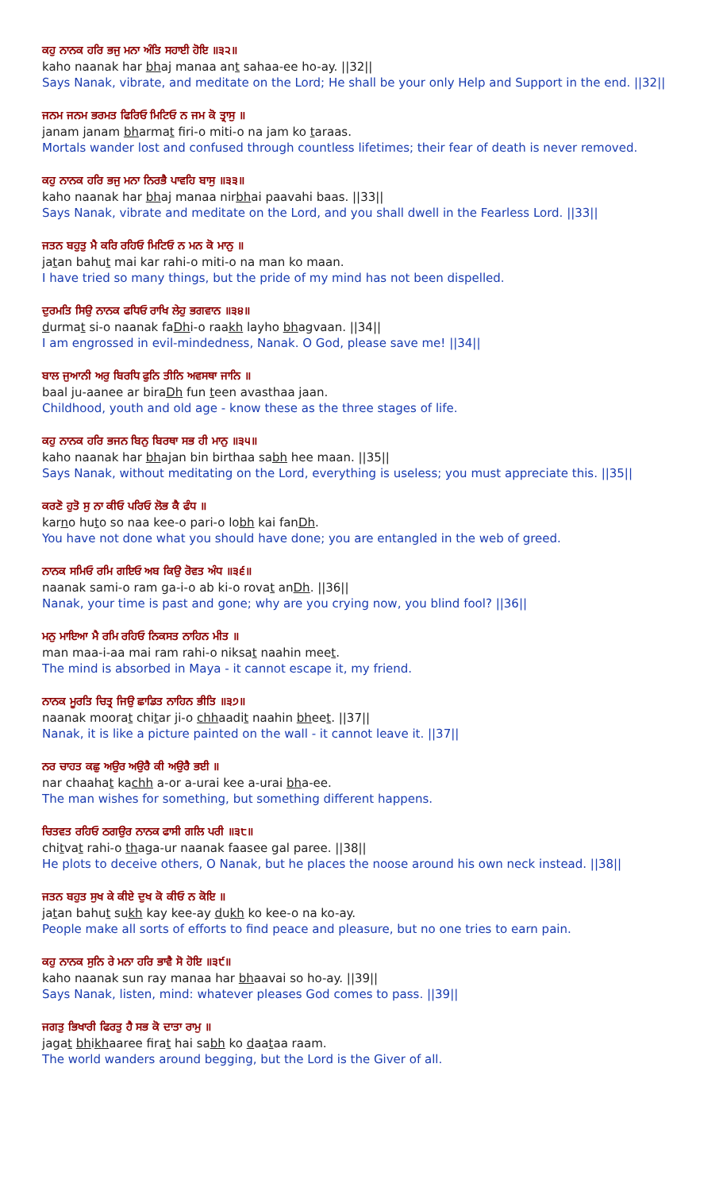ਕਹੁ ਨਾਨਕ ਹਰਿ ਭਜੁ ਮਨਾ ਅੰਤਿ ਸਹਾਈ ਹੋਇ ॥੩੨॥
kaho naanak har bhaj manaa ant sahaa-ee ho-ay. ||32||
Says Nanak, vibrate, and meditate on the Lord; He shall be your only Help and Support in the end. ||32||
ਜਨਮ ਜਨਮ ਭਰਮਤ ਫਿਰਿਓ ਮਿਟਿਓ ਨ ਜਮ ਕੋ ਤ੍ਰਾਸੁ ॥
janam janam bharmat firi-o miti-o na jam ko taraas.
Mortals wander lost and confused through countless lifetimes; their fear of death is never removed.
ਕਹੁ ਨਾਨਕ ਹਰਿ ਭਜੁ ਮਨਾ ਨਿਰਭੈ ਪਾਵਹਿ ਬਾਸੁ ॥੩੩॥
kaho naanak har bhaj manaa nirbhai paavahi baas. ||33||
Says Nanak, vibrate and meditate on the Lord, and you shall dwell in the Fearless Lord. ||33||
ਜਤਨ ਬਹੁਤੁ ਮੈ ਕਰਿ ਰਹਿਓ ਮਿਟਿਓ ਨ ਮਨ ਕੋ ਮਾਨੁ ॥
jatan bahut mai kar rahi-o miti-o na man ko maan.
I have tried so many things, but the pride of my mind has not been dispelled.
ਦੁਰਮਤਿ ਸਿਉ ਨਾਨਕ ਫਧਿਓ ਰਾਖਿ ਲੇਹੁ ਭਗਵਾਨ ॥੩੪॥
durmat si-o naanak faDhi-o raakh layho bhagvaan. ||34||
I am engrossed in evil-mindedness, Nanak. O God, please save me! ||34||
ਬਾਲ ਜੁਆਨੀ ਅਰੁ ਬਿਰਧਿ ਫੁਨਿ ਤੀਨਿ ਅਵਸਥਾ ਜਾਨਿ ॥
baal ju-aanee ar biraDh fun teen avasthaa jaan.
Childhood, youth and old age - know these as the three stages of life.
ਕਹੁ ਨਾਨਕ ਹਰਿ ਭਜਨ ਬਿਨੁ ਬਿਰਥਾ ਸਭ ਹੀ ਮਾਨੁ ॥੩੫॥
kaho naanak har bhajan bin birthaa sabh hee maan. ||35||
Says Nanak, without meditating on the Lord, everything is useless; you must appreciate this. ||35||
ਕਰਣੋ ਹੁਤੋ ਸੁ ਨਾ ਕੀਓ ਪਰਿਓ ਲੋਭ ਕੈ ਫੰਧ ॥
karno huto so naa kee-o pari-o lobh kai fanDh.
You have not done what you should have done; you are entangled in the web of greed.
ਨਾਨਕ ਸਮਿਓ ਰਮਿ ਗਇਓ ਅਬ ਕਿਉ ਰੋਵਤ ਅੰਧ ॥੩੬॥
naanak sami-o ram ga-i-o ab ki-o rovat anDh. ||36||
Nanak, your time is past and gone; why are you crying now, you blind fool? ||36||
ਮਨੁ ਮਾਇਆ ਮੈ ਰਮਿ ਰਹਿਓ ਨਿਕਸਤ ਨਾਹਿਨ ਮੀਤ ॥
man maa-i-aa mai ram rahi-o niksat naahin meet.
The mind is absorbed in Maya - it cannot escape it, my friend.
ਨਾਨਕ ਮੂਰਤਿ ਚਿਤ੍ਰ ਜਿਉ ਛਾਡਿਤ ਨਾਹਿਨ ਭੀਤਿ ॥੩੭॥
naanak moorat chitar ji-o chhaadit naahin bheet. ||37||
Nanak, it is like a picture painted on the wall - it cannot leave it. ||37||
ਨਰ ਚਾਹਤ ਕਛੁ ਅਉਰ ਅਉਰੈ ਕੀ ਅਉਰੈ ਭਈ ॥
nar chaahat kachh a-or a-urai kee a-urai bha-ee.
The man wishes for something, but something different happens.
ਚਿਤਵਤ ਰਹਿਓ ਠਗਉਰ ਨਾਨਕ ਫਾਸੀ ਗਲਿ ਪਰੀ ॥੩੮॥
chitvat rahi-o thaga-ur naanak faasee gal paree. ||38||
He plots to deceive others, O Nanak, but he places the noose around his own neck instead. ||38||
ਜਤਨ ਬਹੁਤ ਸੁਖ ਕੇ ਕੀਏ ਦੁਖ ਕੋ ਕੀਓ ਨ ਕੋਇ ॥
jatan bahut sukh kay kee-ay dukh ko kee-o na ko-ay.
People make all sorts of efforts to find peace and pleasure, but no one tries to earn pain.
ਕਹੁ ਨਾਨਕ ਸੁਨਿ ਰੇ ਮਨਾ ਹਰਿ ਭਾਵੈ ਸੋ ਹੋਇ ॥੩੯॥
kaho naanak sun ray manaa har bhaavai so ho-ay. ||39||
Says Nanak, listen, mind: whatever pleases God comes to pass. ||39||
ਜਗਤੁ ਭਿਖਾਰੀ ਫਿਰਤੁ ਹੈ ਸਭ ਕੋ ਦਾਤਾ ਰਾਮੁ ॥
jagat bhikhaaree firat hai sabh ko daataa raam.
The world wanders around begging, but the Lord is the Giver of all.